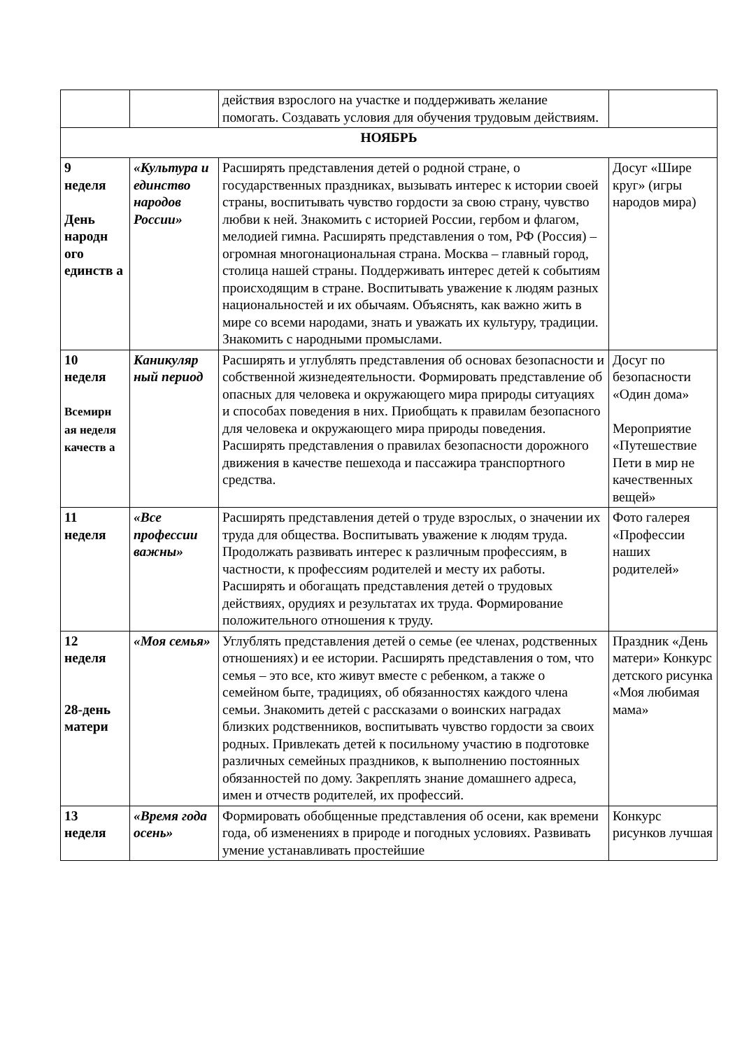| | | действия взрослого на участке и поддерживать желание помогать. Создавать условия для обучения трудовым действиям. | |
| НОЯБРЬ | | | |
| 9 неделя День народн ого единств а | «Культура и единство народов России» | Расширять представления детей о родной стране, о государственных праздниках, вызывать интерес к истории своей страны, воспитывать чувство гордости за свою страну, чувство любви к ней. Знакомить с историей России, гербом и флагом, мелодией гимна. Расширять представления о том, РФ (Россия) – огромная многонациональная страна. Москва – главный город, столица нашей страны. Поддерживать интерес детей к событиям происходящим в стране. Воспитывать уважение к людям разных национальностей и их обычаям. Объяснять, как важно жить в мире со всеми народами, знать и уважать их культуру, традиции. Знакомить с народными промыслами. | Досуг «Шире круг» (игры народов мира) |
| 10 неделя Всемирн ая неделя качеств а | Каникуляр ный период | Расширять и углублять представления об основах безопасности и собственной жизнедеятельности. Формировать представление об опасных для человека и окружающего мира природы ситуациях и способах поведения в них. Приобщать к правилам безопасного для человека и окружающего мира природы поведения. Расширять представления о правилах безопасности дорожного движения в качестве пешехода и пассажира транспортного средства. | Досуг по безопасности «Один дома» Мероприятие «Путешествие Пети в мир не качественных вещей» |
| 11 неделя | «Все профессии важны» | Расширять представления детей о труде взрослых, о значении их труда для общества. Воспитывать уважение к людям труда. Продолжать развивать интерес к различным профессиям, в частности, к профессиям родителей и месту их работы. Расширять и обогащать представления детей о трудовых действиях, орудиях и результатах их труда. Формирование положительного отношения к труду. | Фото галерея «Профессии наших родителей» |
| 12 неделя 28-день матери | «Моя семья» | Углублять представления детей о семье (ее членах, родственных отношениях) и ее истории. Расширять представления о том, что семья – это все, кто живут вместе с ребенком, а также о семейном быте, традициях, об обязанностях каждого члена семьи. Знакомить детей с рассказами о воинских наградах близких родственников, воспитывать чувство гордости за своих родных. Привлекать детей к посильному участию в подготовке различных семейных праздников, к выполнению постоянных обязанностей по дому. Закреплять знание домашнего адреса, имен и отчеств родителей, их профессий. | Праздник «День матери» Конкурс детского рисунка «Моя любимая мама» |
| 13 неделя | «Время года осень» | Формировать обобщенные представления об осени, как времени года, об изменениях в природе и погодных условиях. Развивать умение устанавливать простейшие | Конкурс рисунков лучшая |